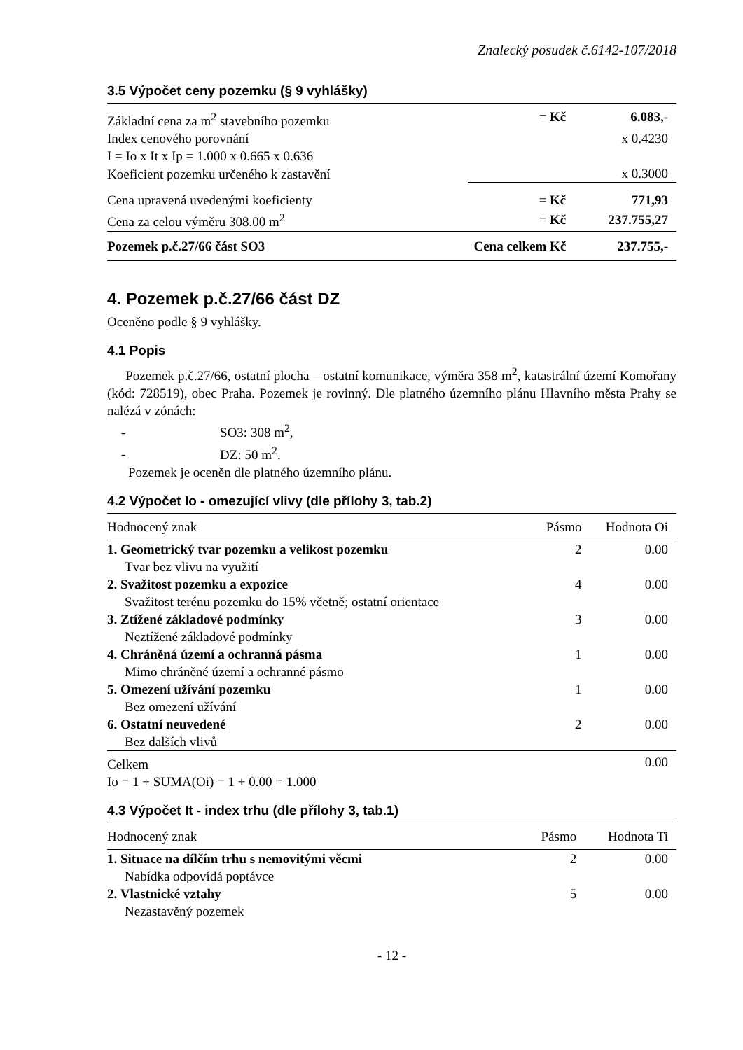Znalecký posudek č.6142-107/2018
3.5 Výpočet ceny pozemku (§ 9 vyhlášky)
| Základní cena za m<sup>2</sup> stavebního pozemku | = Kč | 6.083,- |
| Index cenového porovnání | | x 0.4230 |
| I = Io x It x Ip = 1.000 x 0.665 x 0.636 | | |
| Koeficient pozemku určeného k zastavění | | x 0.3000 |
| Cena upravená uvedenými koeficienty | = Kč | 771,93 |
| Cena za celou výměru 308.00 m<sup>2</sup> | = Kč | 237.755,27 |
| Pozemek p.č.27/66 část SO3 | Cena celkem Kč | 237.755,- |
4. Pozemek p.č.27/66 část DZ
Oceněno podle § 9 vyhlášky.
4.1 Popis
Pozemek p.č.27/66, ostatní plocha – ostatní komunikace, výměra 358 m<sup>2</sup>, katastrální území Komořany (kód: 728519), obec Praha. Pozemek je rovinný. Dle platného územního plánu Hlavního města Prahy se nalézá v zónách:
- SO3: 308 m<sup>2</sup>,
- DZ: 50 m<sup>2</sup>.
Pozemek je oceněn dle platného územního plánu.
4.2 Výpočet Io - omezující vlivy (dle přílohy 3, tab.2)
| Hodnocený znak | Pásmo | Hodnota Oi |
| --- | --- | --- |
| 1. Geometrický tvar pozemku a velikost pozemku | 2 | 0.00 |
| Tvar bez vlivu na využití | | |
| 2. Svažitost pozemku a expozice | 4 | 0.00 |
| Svažitost terénu pozemku do 15% včetně; ostatní orientace | | |
| 3. Ztížené základové podmínky | 3 | 0.00 |
| Neztížené základové podmínky | | |
| 4. Chráněná území a ochranná pásma | 1 | 0.00 |
| Mimo chráněné území a ochranné pásmo | | |
| 5. Omezení užívání pozemku | 1 | 0.00 |
| Bez omezení užívání | | |
| 6. Ostatní neuvedené | 2 | 0.00 |
| Bez dalších vlivů | | |
| Celkem | | 0.00 |
Io = 1 + SUMA(Oi) = 1 + 0.00 = 1.000
4.3 Výpočet It - index trhu (dle přílohy 3, tab.1)
| Hodnocený znak | Pásmo | Hodnota Ti |
| --- | --- | --- |
| 1. Situace na dílčím trhu s nemovitými věcmi | 2 | 0.00 |
| Nabídka odpovídá poptávce | | |
| 2. Vlastnické vztahy | 5 | 0.00 |
| Nezastavěný pozemek | | |
- 12 -